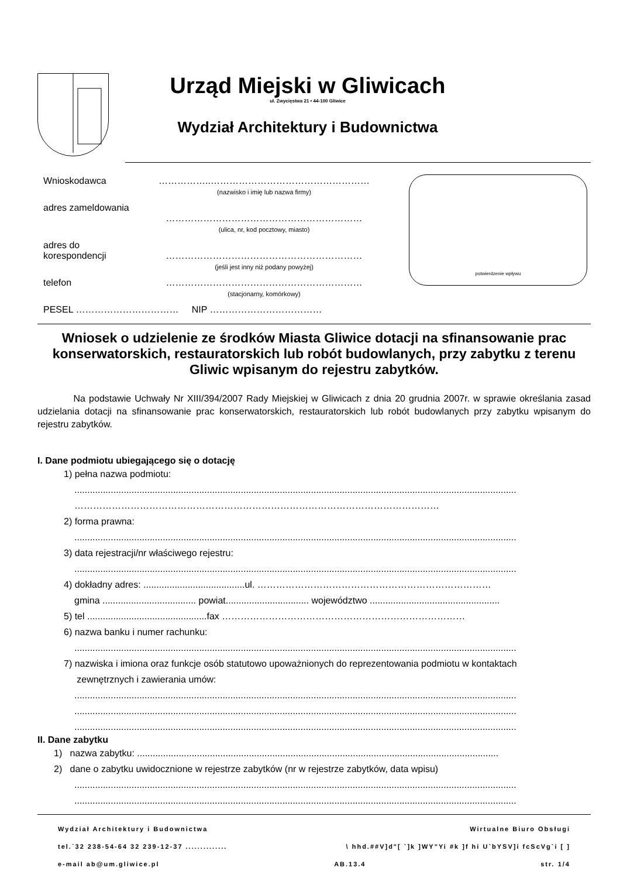Urząd Miejski w Gliwicach
ul. Zwycięstwa 21 • 44-100 Gliwice
Wydział Architektury i Budownictwa
Wnioskodawca ……………..……………………………………………
(nazwisko i imię lub nazwa firmy)
adres zameldowania
………………………………………………………
(ulica, nr, kod pocztowy, miasto)
adres do korespondencji
………………………………………………………
(jeśli jest inny niż podany powyżej)
telefon ………………………………………………………
(stacjonarny, komórkowy)
PESEL …………………………… NIP ………………………………
potwierdzenie wpływu
Wniosek o udzielenie ze środków Miasta Gliwice dotacji na sfinansowanie prac konserwatorskich, restauratorskich lub robót budowlanych, przy zabytku z terenu Gliwic wpisanym do rejestru zabytków.
Na podstawie Uchwały Nr XIII/394/2007 Rady Miejskiej w Gliwicach z dnia 20 grudnia 2007r. w sprawie określania zasad udzielania dotacji na sfinansowanie prac konserwatorskich, restauratorskich lub robót budowlanych przy zabytku wpisanym do rejestru zabytków.
I. Dane podmiotu ubiegającego się o dotację
1) pełna nazwa podmiotu:
..........................................................................................................................................................................
………………………………………………………………………………………………………
2) forma prawna:
..........................................................................................................................................................................
3) data rejestracji/nr właściwego rejestru:
..........................................................................................................................................................................
4) dokładny adres: .......................................ul. …………………………………………………………………
gmina .................................... powiat................................ województwo ..................................................
5) tel ..............................................fax ……………………………………………………………………
6) nazwa banku i numer rachunku:
..........................................................................................................................................................................
7) nazwiska i imiona oraz funkcje osób statutowo upoważnionych do reprezentowania podmiotu w kontaktach
zewnętrznych i zawierania umów:
..........................................................................................................................................................................
..........................................................................................................................................................................
..........................................................................................................................................................................
II. Dane zabytku
1) nazwa zabytku: ...........................................................................................................................................
2) dane o zabytku uwidocznione w rejestrze zabytków (nr w rejestrze zabytków, data wpisu)
..........................................................................................................................................................................
..........................................................................................................................................................................
Wydział Architektury i Budownictwa Wirtualne Biuro Obsługi
tel.˙32 238-54-64 32 239-12-37 .............. \ hhd.##V]d"[ `]k ]WY"Yi #k ]f hi U`bYSV]i fcScVg`i [ ]
e-mail ab@um.gliwice.pl AB.13.4 str. 1/4